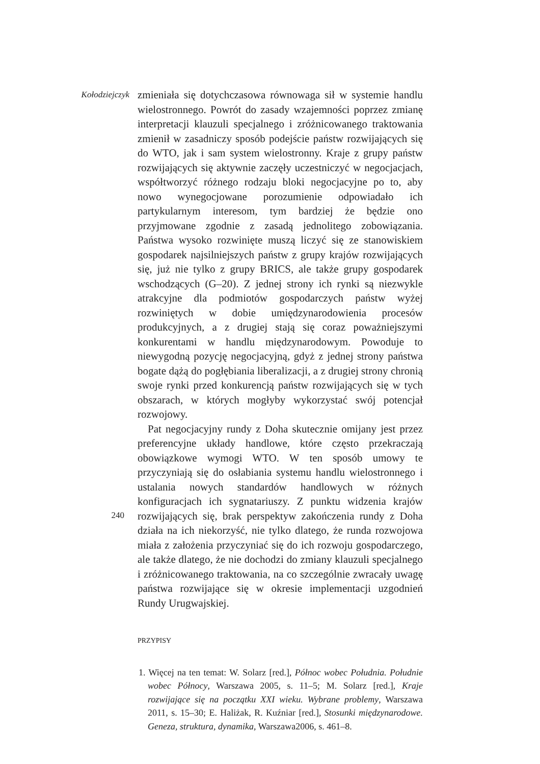Kołodziejczyk
240
zmieniała się dotychczasowa równowaga sił w systemie handlu wielostronnego. Powrót do zasady wzajemności poprzez zmianę interpretacji klauzuli specjalnego i zróżnicowanego traktowania zmienił w zasadniczy sposób podejście państw rozwijających się do WTO, jak i sam system wielostronny. Kraje z grupy państw rozwijających się aktywnie zaczęły uczestniczyć w negocjacjach, współtworzyć różnego rodzaju bloki negocjacyjne po to, aby nowo wynegocjowane porozumienie odpowiadało ich partykularnym interesom, tym bardziej że będzie ono przyjmowane zgodnie z zasadą jednolitego zobowiązania. Państwa wysoko rozwinięte muszą liczyć się ze stanowiskiem gospodarek najsilniejszych państw z grupy krajów rozwijających się, już nie tylko z grupy BRICS, ale także grupy gospodarek wschodzących (G–20). Z jednej strony ich rynki są niezwykle atrakcyjne dla podmiotów gospodarczych państw wyżej rozwiniętych w dobie umiędzynarodowienia procesów produkcyjnych, a z drugiej stają się coraz poważniejszymi konkurentami w handlu międzynarodowym. Powoduje to niewygodną pozycję negocjacyjną, gdyż z jednej strony państwa bogate dążą do pogłębiania liberalizacji, a z drugiej strony chronią swoje rynki przed konkurencją państw rozwijających się w tych obszarach, w których mogłyby wykorzystać swój potencjał rozwojowy.
Pat negocjacyjny rundy z Doha skutecznie omijany jest przez preferencyjne układy handlowe, które często przekraczają obowiązkowe wymogi WTO. W ten sposób umowy te przyczyniają się do osłabiania systemu handlu wielostronnego i ustalania nowych standardów handlowych w różnych konfiguracjach ich sygnatariuszy. Z punktu widzenia krajów rozwijających się, brak perspektyw zakończenia rundy z Doha działa na ich niekorzyść, nie tylko dlatego, że runda rozwojowa miała z założenia przyczyniać się do ich rozwoju gospodarczego, ale także dlatego, że nie dochodzi do zmiany klauzuli specjalnego i zróżnicowanego traktowania, na co szczególnie zwracały uwagę państwa rozwijające się w okresie implementacji uzgodnień Rundy Urugwajskiej.
PRZYPISY
1. Więcej na ten temat: W. Solarz [red.], Północ wobec Południa. Południe wobec Północy, Warszawa 2005, s. 11–5; M. Solarz [red.], Kraje rozwijające się na początku XXI wieku. Wybrane problemy, Warszawa 2011, s. 15–30; E. Haliżak, R. Kuźniar [red.], Stosunki międzynarodowe. Geneza, struktura, dynamika, Warszawa2006, s. 461–8.